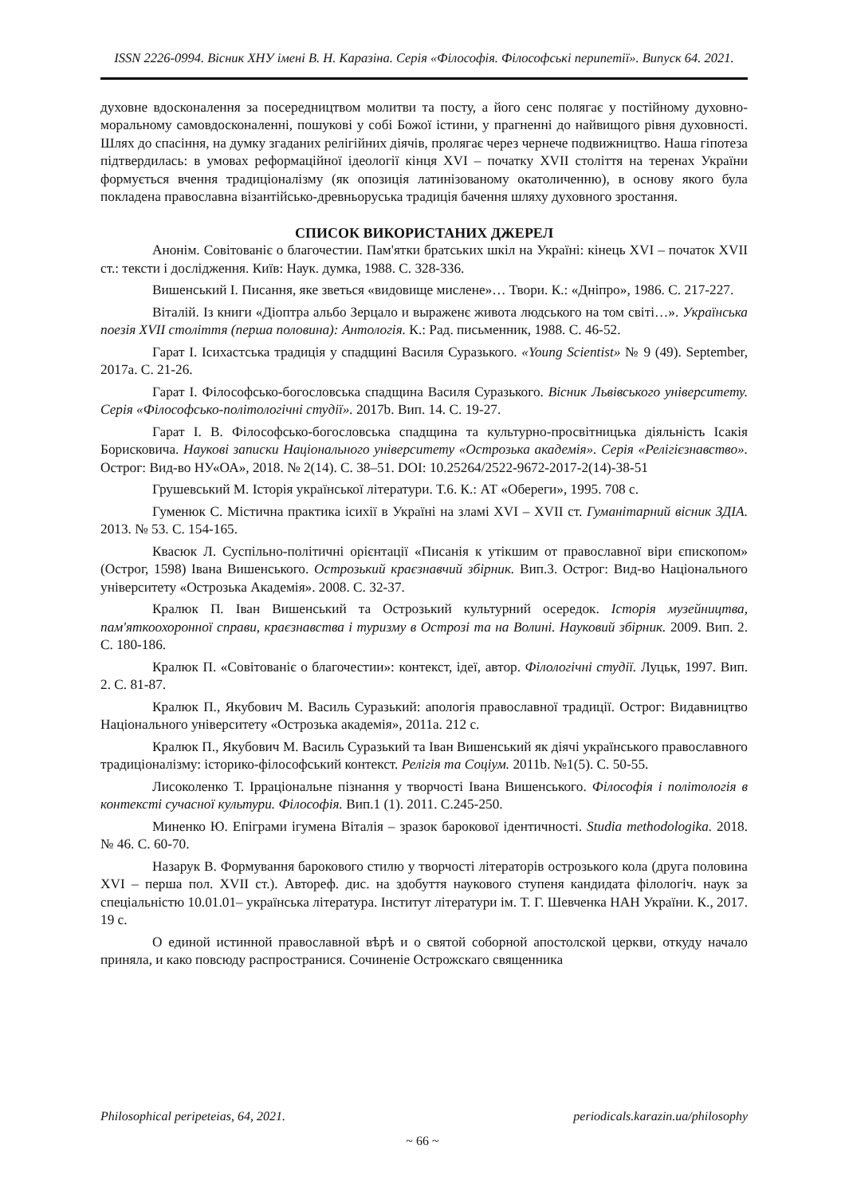ISSN 2226-0994. Вісник ХНУ імені В. Н. Каразіна. Серія «Філософія. Філософські перипетії». Випуск 64. 2021.
духовне вдосконалення за посередництвом молитви та посту, а його сенс полягає у постійному духовно-моральному самовдосконаленні, пошукові у собі Божої істини, у прагненні до найвищого рівня духовності. Шлях до спасіння, на думку згаданих релігійних діячів, пролягає через чернече подвижництво. Наша гіпотеза підтвердилась: в умовах реформаційної ідеології кінця XVI – початку XVII століття на теренах України формується вчення традиціоналізму (як опозиція латинізованому окатоличенню), в основу якого була покладена православна візантійсько-древньоруська традиція бачення шляху духовного зростання.
СПИСОК ВИКОРИСТАНИХ ДЖЕРЕЛ
Анонім. Совітованіє о благочестии. Пам'ятки братських шкіл на Україні: кінець XVI – початок XVII ст.: тексти і дослідження. Київ: Наук. думка, 1988. С. 328-336.
Вишенський І. Писання, яке зветься «видовище мислене»… Твори. К.: «Дніпро», 1986. С. 217-227.
Віталій. Із книги «Діоптра альбо Зерцало и выраженє живота людського на том світі…». Українська поезія XVII століття (перша половина): Антологія. К.: Рад. письменник, 1988. С. 46-52.
Гарат І. Ісихастська традиція у спадщині Василя Суразького. «Young Scientist» № 9 (49). September, 2017a. С. 21-26.
Гарат І. Філософсько-богословська спадщина Василя Суразького. Вісник Львівського університету. Серія «Філософсько-політологічні студії». 2017b. Вип. 14. С. 19-27.
Гарат І. В. Філософсько-богословська спадщина та культурно-просвітницька діяльність Ісакія Борисковича. Наукові записки Національного університету «Острозька академія». Серія «Релігієзнавство». Острог: Вид-во НУ«ОА», 2018. № 2(14). С. 38–51. DOI: 10.25264/2522-9672-2017-2(14)-38-51
Грушевський М. Історія української літератури. Т.6. К.: АТ «Обереги», 1995. 708 с.
Гуменюк С. Містична практика ісихії в Україні на зламі XVI – XVII ст. Гуманітарний вісник ЗДІА. 2013. № 53. С. 154-165.
Квасюк Л. Суспільно-політичні орієнтації «Писанія к утікшим от православної віри єпископом» (Острог, 1598) Івана Вишенського. Острозький краєзнавчий збірник. Вип.3. Острог: Вид-во Національного університету «Острозька Академія». 2008. С. 32-37.
Кралюк П. Іван Вишенський та Острозький культурний осередок. Історія музейництва, пам'яткоохоронної справи, краєзнавства і туризму в Острозі та на Волині. Науковий збірник. 2009. Вип. 2. С. 180-186.
Кралюк П. «Совітованіє о благочестии»: контекст, ідеї, автор. Філологічні студії. Луцьк, 1997. Вип. 2. С. 81-87.
Кралюк П., Якубович М. Василь Суразький: апологія православної традиції. Острог: Видавництво Національного університету «Острозька академія», 2011a. 212 с.
Кралюк П., Якубович М. Василь Суразький та Іван Вишенський як діячі українського православного традиціоналізму: історико-філософський контекст. Релігія та Соціум. 2011b. №1(5). С. 50-55.
Лисоколенко Т. Ірраціональне пізнання у творчості Івана Вишенського. Філософія і політологія в контексті сучасної культури. Філософія. Вип.1 (1). 2011. С.245-250.
Миненко Ю. Епіграми ігумена Віталія – зразок барокової ідентичності. Studia methodologika. 2018. № 46. С. 60-70.
Назарук В. Формування барокового стилю у творчості літераторів острозького кола (друга половина XVI – перша пол. XVII ст.). Автореф. дис. на здобуття наукового ступеня кандидата філологіч. наук за спеціальністю 10.01.01– українська література. Інститут літератури ім. Т. Г. Шевченка НАН України. К., 2017. 19 с.
О единой истинной православной вѣрѣ и о святой соборной апостолской церкви, откуду начало приняла, и како повсюду распространися. Сочиненіе Острожскаго священника
Philosophical peripeteias, 64, 2021. periodicals.karazin.ua/philosophy
~ 66 ~